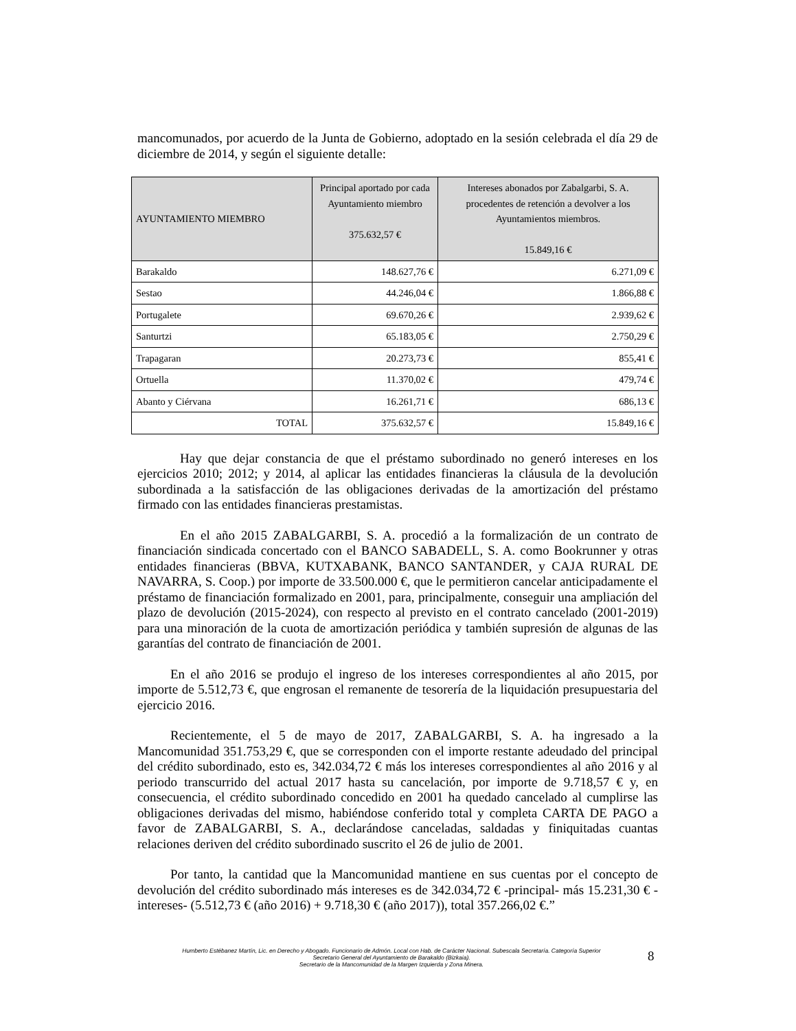mancomunados, por acuerdo de la Junta de Gobierno, adoptado en la sesión celebrada el día 29 de diciembre de 2014, y según el siguiente detalle:
| AYUNTAMIENTO MIEMBRO | Principal aportado por cada Ayuntamiento miembro 375.632,57 € | Intereses abonados por Zabalgarbi, S. A. procedentes de retención a devolver a los Ayuntamientos miembros. 15.849,16 € |
| --- | --- | --- |
| Barakaldo | 148.627,76 € | 6.271,09 € |
| Sestao | 44.246,04 € | 1.866,88 € |
| Portugalete | 69.670,26 € | 2.939,62 € |
| Santurtzi | 65.183,05 € | 2.750,29 € |
| Trapagaran | 20.273,73 € | 855,41 € |
| Ortuella | 11.370,02 € | 479,74 € |
| Abanto y Ciérvana | 16.261,71 € | 686,13 € |
| TOTAL | 375.632,57 € | 15.849,16 € |
Hay que dejar constancia de que el préstamo subordinado no generó intereses en los ejercicios 2010; 2012; y 2014, al aplicar las entidades financieras la cláusula de la devolución subordinada a la satisfacción de las obligaciones derivadas de la amortización del préstamo firmado con las entidades financieras prestamistas.
En el año 2015 ZABALGARBI, S. A. procedió a la formalización de un contrato de financiación sindicada concertado con el BANCO SABADELL, S. A. como Bookrunner y otras entidades financieras (BBVA, KUTXABANK, BANCO SANTANDER, y CAJA RURAL DE NAVARRA, S. Coop.) por importe de 33.500.000 €, que le permitieron cancelar anticipadamente el préstamo de financiación formalizado en 2001, para, principalmente, conseguir una ampliación del plazo de devolución (2015-2024), con respecto al previsto en el contrato cancelado (2001-2019) para una minoración de la cuota de amortización periódica y también supresión de algunas de las garantías del contrato de financiación de 2001.
En el año 2016 se produjo el ingreso de los intereses correspondientes al año 2015, por importe de 5.512,73 €, que engrosan el remanente de tesorería de la liquidación presupuestaria del ejercicio 2016.
Recientemente, el 5 de mayo de 2017, ZABALGARBI, S. A. ha ingresado a la Mancomunidad 351.753,29 €, que se corresponden con el importe restante adeudado del principal del crédito subordinado, esto es, 342.034,72 € más los intereses correspondientes al año 2016 y al periodo transcurrido del actual 2017 hasta su cancelación, por importe de 9.718,57 € y, en consecuencia, el crédito subordinado concedido en 2001 ha quedado cancelado al cumplirse las obligaciones derivadas del mismo, habiéndose conferido total y completa CARTA DE PAGO a favor de ZABALGARBI, S. A., declarándose canceladas, saldadas y finiquitadas cuantas relaciones deriven del crédito subordinado suscrito el 26 de julio de 2001.
Por tanto, la cantidad que la Mancomunidad mantiene en sus cuentas por el concepto de devolución del crédito subordinado más intereses es de 342.034,72 € -principal- más 15.231,30 € -intereses- (5.512,73 € (año 2016) + 9.718,30 € (año 2017)), total 357.266,02 €.”
Humberto Estébanez Martín, Lic. en Derecho y Abogado. Funcionario de Admón. Local con Hab. de Carácter Nacional. Subescala Secretaría. Categoría Superior
Secretario General del Ayuntamiento de Barakaldo (Bizkaia).
Secretario de la Mancomunidad de la Margen Izquierda y Zona Minera.
8